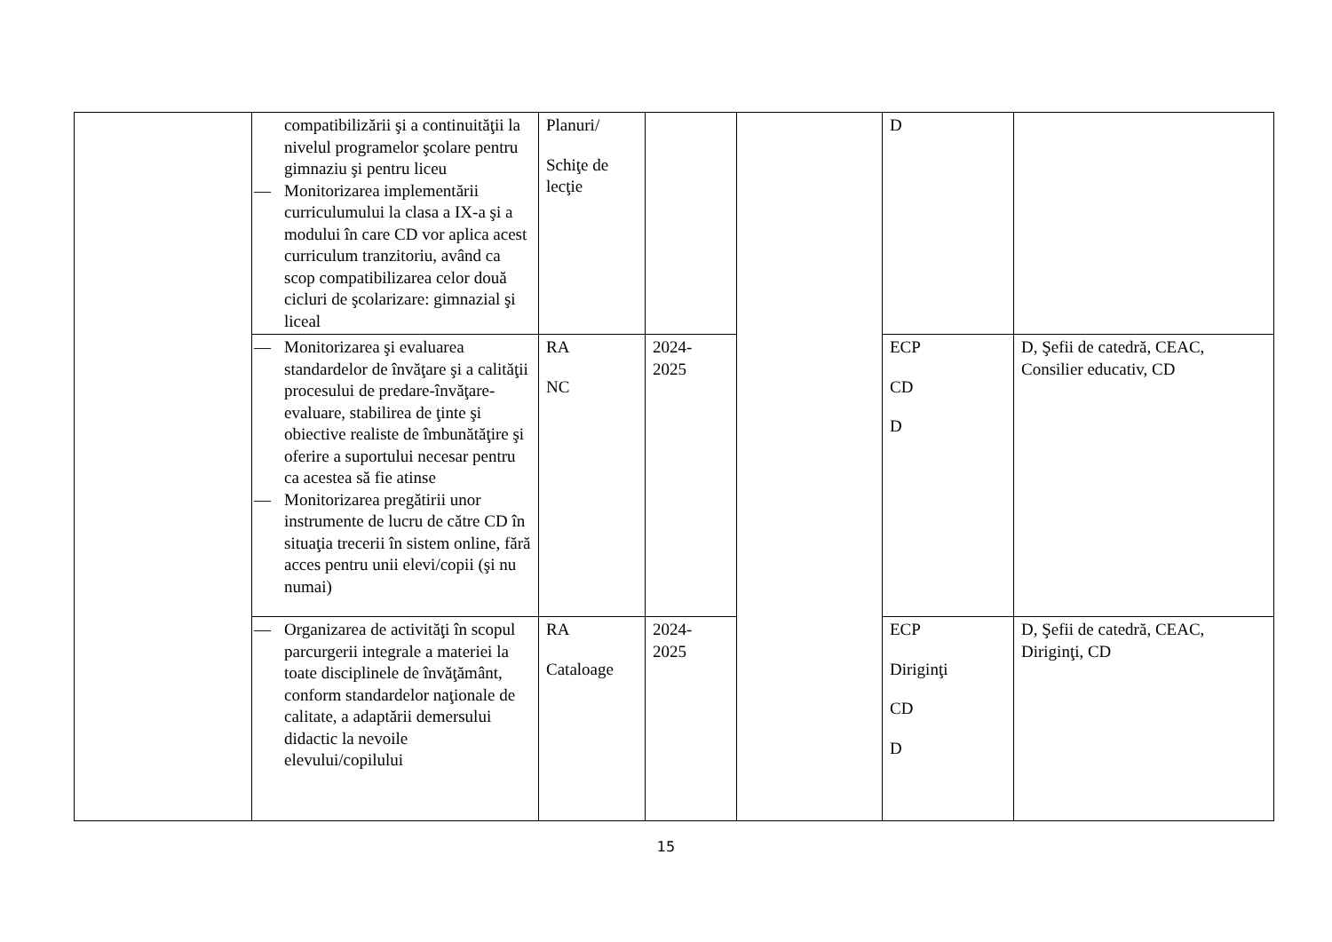| | compatibilizării şi a continuităţii la nivelul programelor şcolare pentru gimnaziu şi pentru liceu — Monitorizarea implementării curriculumului la clasa a IX-a şi a modului în care CD vor aplica acest curriculum tranzitoriu, având ca scop compatibilizarea celor două cicluri de şcolarizare: gimnazial şi liceal | Planuri/ Schiţe de lecţie | | | D | |
| | — Monitorizarea şi evaluarea standardelor de învăţare şi a calităţii procesului de predare-învăţare-evaluare, stabilirea de ţinte şi obiective realiste de îmbunătăţire şi oferire a suportului necesar pentru ca acestea să fie atinse — Monitorizarea pregătirii unor instrumente de lucru de către CD în situaţia trecerii în sistem online, fără acces pentru unii elevi/copii (şi nu numai) | RA NC | 2024- 2025 | | ECP CD D | D, Şefii de catedră, CEAC, Consilier educativ, CD |
| | — Organizarea de activităţi în scopul parcurgerii integrale a materiei la toate disciplinele de învăţământ, conform standardelor naţionale de calitate, a adaptării demersului didactic la nevoile elevului/copilului | RA Cataloage | 2024- 2025 | | ECP Diriginţi CD D | D, Şefii de catedră, CEAC, Diriginţi, CD |
15